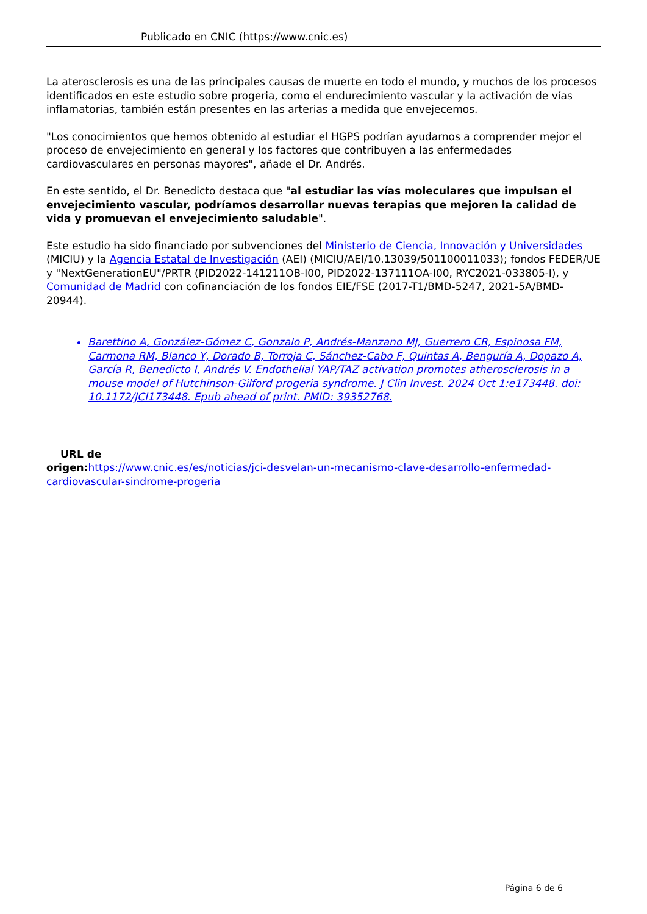Publicado en CNIC (https://www.cnic.es)
La aterosclerosis es una de las principales causas de muerte en todo el mundo, y muchos de los procesos identificados en este estudio sobre progeria, como el endurecimiento vascular y la activación de vías inflamatorias, también están presentes en las arterias a medida que envejecemos.
"Los conocimientos que hemos obtenido al estudiar el HGPS podrían ayudarnos a comprender mejor el proceso de envejecimiento en general y los factores que contribuyen a las enfermedades cardiovasculares en personas mayores", añade el Dr. Andrés.
En este sentido, el Dr. Benedicto destaca que "al estudiar las vías moleculares que impulsan el envejecimiento vascular, podríamos desarrollar nuevas terapias que mejoren la calidad de vida y promuevan el envejecimiento saludable".
Este estudio ha sido financiado por subvenciones del Ministerio de Ciencia, Innovación y Universidades (MICIU) y la Agencia Estatal de Investigación (AEI) (MICIU/AEI/10.13039/501100011033); fondos FEDER/UE y "NextGenerationEU"/PRTR (PID2022-141211OB-I00, PID2022-137111OA-I00, RYC2021-033805-I), y Comunidad de Madrid con cofinanciación de los fondos EIE/FSE (2017-T1/BMD-5247, 2021-5A/BMD-20944).
Barettino A, González-Gómez C, Gonzalo P, Andrés-Manzano MJ, Guerrero CR, Espinosa FM, Carmona RM, Blanco Y, Dorado B, Torroja C, Sánchez-Cabo F, Quintas A, Benguría A, Dopazo A, García R, Benedicto I, Andrés V. Endothelial YAP/TAZ activation promotes atherosclerosis in a mouse model of Hutchinson-Gilford progeria syndrome. J Clin Invest. 2024 Oct 1:e173448. doi: 10.1172/JCI173448. Epub ahead of print. PMID: 39352768.
URL de
origen: https://www.cnic.es/es/noticias/jci-desvelan-un-mecanismo-clave-desarrollo-enfermedad-cardiovascular-sindrome-progeria
Página 6 de 6